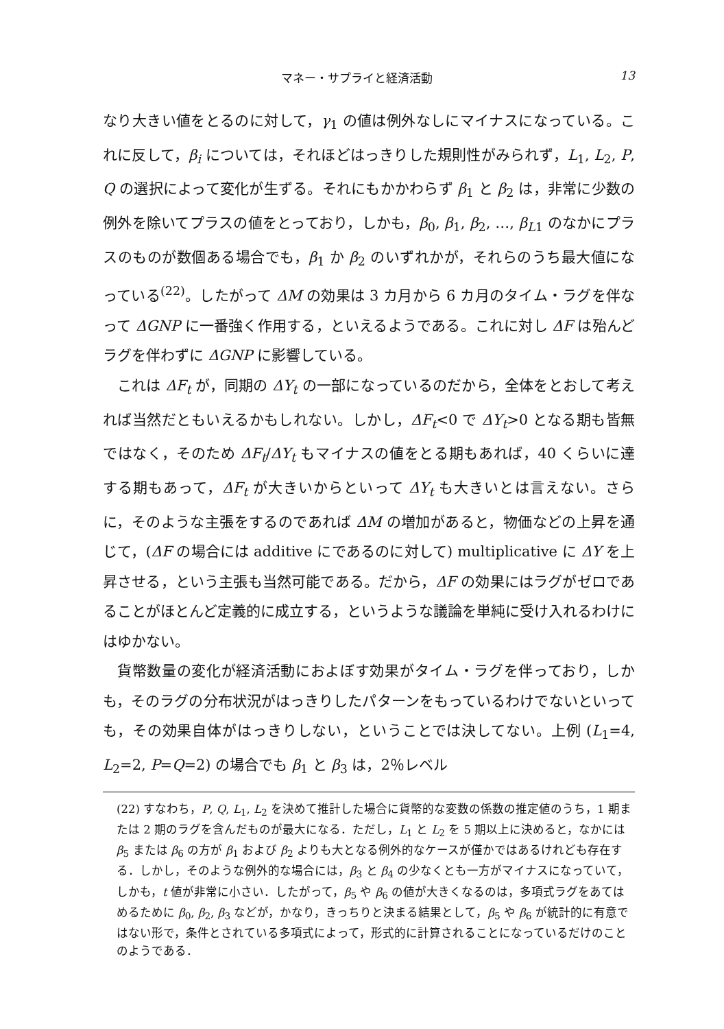マネー・サプライと経済活動 13
なり大きい値をとるのに対して，γ<sub>1</sub> の値は例外なしにマイナスになっている。これに反して，β<sub>i</sub> については，それほどはっきりした規則性がみられず，L<sub>1</sub>, L<sub>2</sub>, P, Q の選択によって変化が生ずる。それにもかかわらず β<sub>1</sub> と β<sub>2</sub> は，非常に少数の例外を除いてプラスの値をとっており，しかも，β<sub>0</sub>, β<sub>1</sub>, β<sub>2</sub>, …, β<sub>L1</sub> のなかにプラスのものが数個ある場合でも，β<sub>1</sub> か β<sub>2</sub> のいずれかが，それらのうち最大値になっている<sup>(22)</sup>。したがって ΔM の効果は 3 カ月から 6 カ月のタイム・ラグを伴なって ΔGNP に一番強く作用する，といえるようである。これに対し ΔF は殆んどラグを伴わずに ΔGNP に影響している。
これは ΔF<sub>t</sub> が，同期の ΔY<sub>t</sub> の一部になっているのだから，全体をとおして考えれば当然だともいえるかもしれない。しかし，ΔF<sub>t</sub><0 で ΔY<sub>t</sub>>0 となる期も皆無ではなく，そのため ΔF<sub>t</sub>/ΔY<sub>t</sub> もマイナスの値をとる期もあれば，40 くらいに達する期もあって，ΔF<sub>t</sub> が大きいからといって ΔY<sub>t</sub> も大きいとは言えない。さらに，そのような主張をするのであれば ΔM の増加があると，物価などの上昇を通じて，(ΔF の場合には additive にであるのに対して) multiplicative に ΔY を上昇させる，という主張も当然可能である。だから，ΔF の効果にはラグがゼロであることがほとんど定義的に成立する，というような議論を単純に受け入れるわけにはゆかない。
貨幣数量の変化が経済活動におよぼす効果がタイム・ラグを伴っており，しかも，そのラグの分布状況がはっきりしたパターンをもっているわけでないといっても，その効果自体がはっきりしない，ということでは決してない。上例 (L<sub>1</sub>=4, L<sub>2</sub>=2, P=Q=2) の場合でも β<sub>1</sub> と β<sub>3</sub> は，2％レベル
(22) すなわち，P, Q, L<sub>1</sub>, L<sub>2</sub> を決めて推計した場合に貨幣的な変数の係数の推定値のうち，1 期または 2 期のラグを含んだものが最大になる．ただし，L<sub>1</sub> と L<sub>2</sub> を 5 期以上に決めると，なかには β<sub>5</sub> または β<sub>6</sub> の方が β<sub>1</sub> および β<sub>2</sub> よりも大となる例外的なケースが僅かではあるけれども存在する．しかし，そのような例外的な場合には，β<sub>3</sub> と β<sub>4</sub> の少なくとも一方がマイナスになっていて，しかも，t 値が非常に小さい．したがって，β<sub>5</sub> や β<sub>6</sub> の値が大きくなるのは，多項式ラグをあてはめるために β<sub>0</sub>, β<sub>2</sub>, β<sub>3</sub> などが，かなり，きっちりと決まる結果として，β<sub>5</sub> や β<sub>6</sub> が統計的に有意ではない形で，条件とされている多項式によって，形式的に計算されることになっているだけのことのようである．